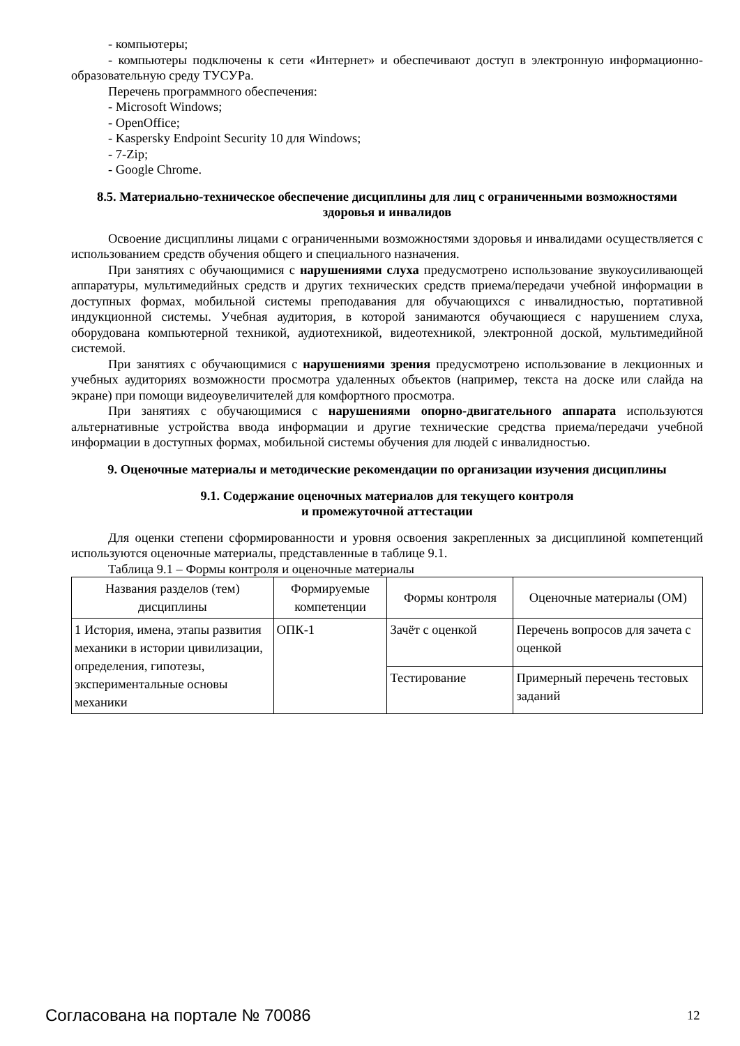- компьютеры;
- компьютеры подключены к сети «Интернет» и обеспечивают доступ в электронную информационно-образовательную среду ТУСУРа.
Перечень программного обеспечения:
- Microsoft Windows;
- OpenOffice;
- Kaspersky Endpoint Security 10 для Windows;
- 7-Zip;
- Google Chrome.
8.5. Материально-техническое обеспечение дисциплины для лиц с ограниченными возможностями здоровья и инвалидов
Освоение дисциплины лицами с ограниченными возможностями здоровья и инвалидами осуществляется с использованием средств обучения общего и специального назначения.
При занятиях с обучающимися с нарушениями слуха предусмотрено использование звукоусиливающей аппаратуры, мультимедийных средств и других технических средств приема/передачи учебной информации в доступных формах, мобильной системы преподавания для обучающихся с инвалидностью, портативной индукционной системы. Учебная аудитория, в которой занимаются обучающиеся с нарушением слуха, оборудована компьютерной техникой, аудиотехникой, видеотехникой, электронной доской, мультимедийной системой.
При занятиях с обучающимися с нарушениями зрения предусмотрено использование в лекционных и учебных аудиториях возможности просмотра удаленных объектов (например, текста на доске или слайда на экране) при помощи видеоувеличителей для комфортного просмотра.
При занятиях с обучающимися с нарушениями опорно-двигательного аппарата используются альтернативные устройства ввода информации и другие технические средства приема/передачи учебной информации в доступных формах, мобильной системы обучения для людей с инвалидностью.
9. Оценочные материалы и методические рекомендации по организации изучения дисциплины
9.1. Содержание оценочных материалов для текущего контроля
и промежуточной аттестации
Для оценки степени сформированности и уровня освоения закрепленных за дисциплиной компетенций используются оценочные материалы, представленные в таблице 9.1.
Таблица 9.1 – Формы контроля и оценочные материалы
| Названия разделов (тем) дисциплины | Формируемые компетенции | Формы контроля | Оценочные материалы (ОМ) |
| --- | --- | --- | --- |
| 1 История, имена, этапы развития механики в истории цивилизации, определения, гипотезы, экспериментальные основы механики | ОПК-1 | Зачёт с оценкой | Перечень вопросов для зачета с оценкой |
| | | Тестирование | Примерный перечень тестовых заданий |
Согласована на портале № 70086 12